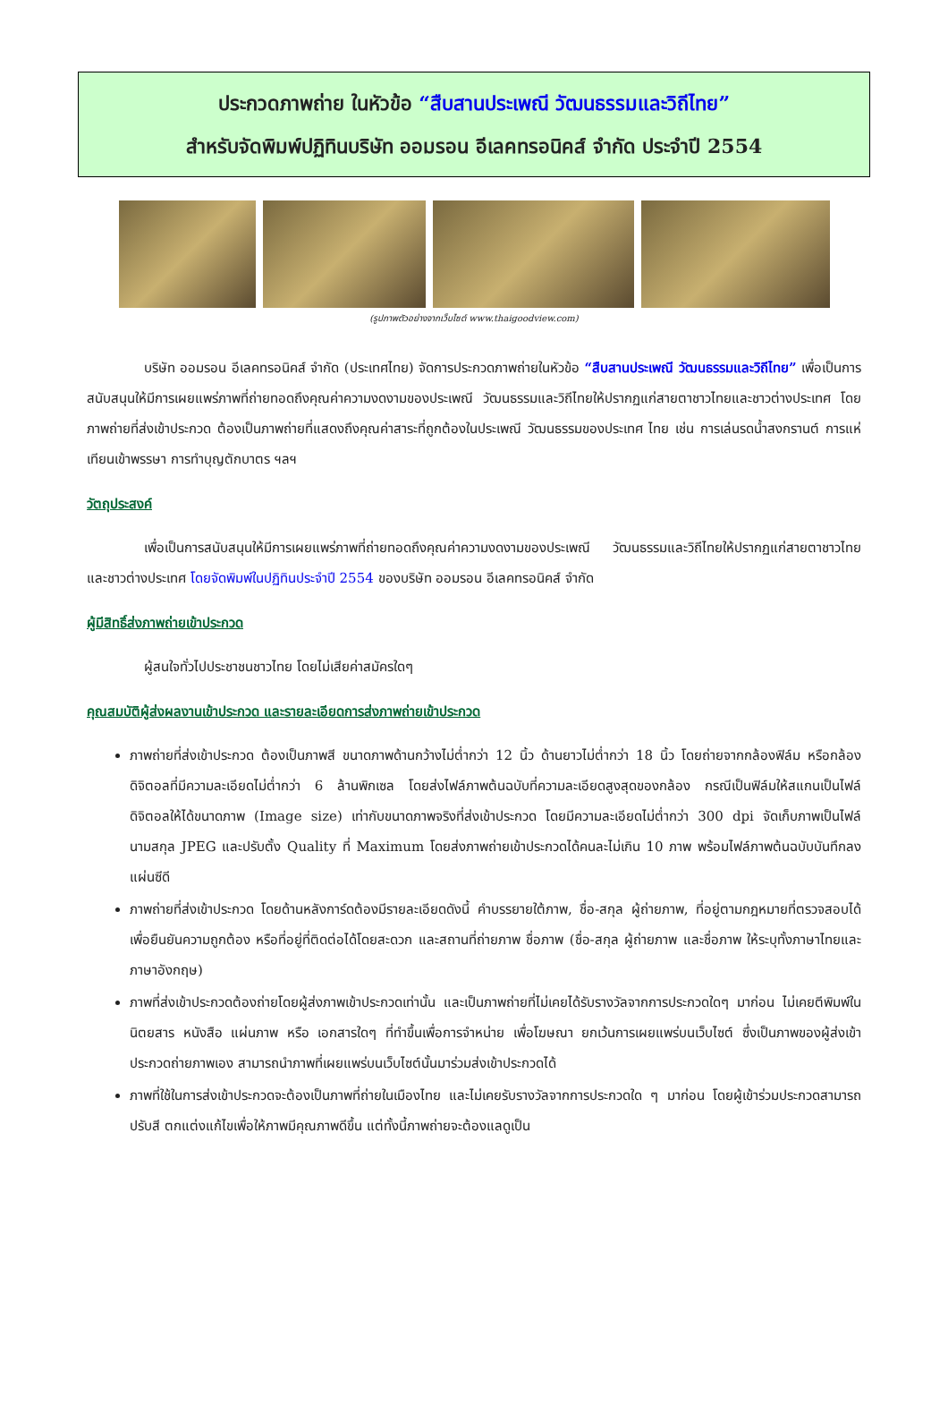ประกวดภาพถ่าย ในหัวข้อ “สืบสานประเพณี วัฒนธรรมและวิถีไทย”
สำหรับจัดพิมพ์ปฏิทินบริษัท ออมรอน อีเลคทรอนิคส์ จำกัด ประจำปี 2554
(รูปภาพตัวอย่างจากเว็บไซต์ www.thaigoodview.com)
บริษัท ออมรอน อีเลคทรอนิคส์ จำกัด (ประเทศไทย) จัดการประกวดภาพถ่ายในหัวข้อ “สืบสานประเพณี วัฒนธรรมและวิถีไทย” เพื่อเป็นการสนับสนุนให้มีการเผยแพร่ภาพที่ถ่ายทอดถึงคุณค่าความงดงามของประเพณี วัฒนธรรมและวิถีไทยให้ปรากฏแก่สายตาชาวไทยและชาวต่างประเทศ โดยภาพถ่ายที่ส่งเข้าประกวด ต้องเป็นภาพถ่ายที่แสดงถึงคุณค่าสาระที่ถูกต้องในประเพณี วัฒนธรรมของประเทศ ไทย เช่น การเล่นรดน้ำสงกรานต์ การแห่เทียนเข้าพรรษา การทำบุญตักบาตร ฯลฯ
วัตถุประสงค์
เพื่อเป็นการสนับสนุนให้มีการเผยแพร่ภาพที่ถ่ายทอดถึงคุณค่าความงดงามของประเพณี วัฒนธรรมและวิถีไทยให้ปรากฏแก่สายตาชาวไทยและชาวต่างประเทศ โดยจัดพิมพ์ในปฏิทินประจำปี 2554 ของบริษัท ออมรอน อีเลคทรอนิคส์ จำกัด
ผู้มีสิทธิ์ส่งภาพถ่ายเข้าประกวด
ผู้สนใจทั่วไปประชาชนชาวไทย โดยไม่เสียค่าสมัครใดๆ
คุณสมบัติผู้ส่งผลงานเข้าประกวด และรายละเอียดการส่งภาพถ่ายเข้าประกวด
ภาพถ่ายที่ส่งเข้าประกวด ต้องเป็นภาพสี ขนาดภาพด้านกว้างไม่ต่ำกว่า 12 นิ้ว ด้านยาวไม่ต่ำกว่า 18 นิ้ว โดยถ่ายจากกล้องฟิล์ม หรือกล้องดิจิตอลที่มีความละเอียดไม่ต่ำกว่า 6 ล้านพิกเซล โดยส่งไฟล์ภาพต้นฉบับที่ความละเอียดสูงสุดของกล้อง กรณีเป็นฟิล์มให้สแกนเป็นไฟล์ดิจิตอลให้ได้ขนาดภาพ (Image size) เท่ากับขนาดภาพจริงที่ส่งเข้าประกวด โดยมีความละเอียดไม่ต่ำกว่า 300 dpi จัดเก็บภาพเป็นไฟล์นามสกุล JPEG และปรับตั้ง Quality ที่ Maximum โดยส่งภาพถ่ายเข้าประกวดได้คนละไม่เกิน 10 ภาพ พร้อมไฟล์ภาพต้นฉบับบันทึกลงแผ่นซีดี
ภาพถ่ายที่ส่งเข้าประกวด โดยด้านหลังการ์ดต้องมีรายละเอียดดังนี้ คำบรรยายใต้ภาพ, ชื่อ-สกุล ผู้ถ่ายภาพ, ที่อยู่ตามกฎหมายที่ตรวจสอบได้ เพื่อยืนยันความถูกต้อง หรือที่อยู่ที่ติดต่อได้โดยสะดวก และสถานที่ถ่ายภาพ ชื่อภาพ (ชื่อ-สกุล ผู้ถ่ายภาพ และชื่อภาพ ให้ระบุทั้งภาษาไทยและภาษาอังกฤษ)
ภาพที่ส่งเข้าประกวดต้องถ่ายโดยผู้ส่งภาพเข้าประกวดเท่านั้น และเป็นภาพถ่ายที่ไม่เคยได้รับรางวัลจากการประกวดใดๆ มาก่อน ไม่เคยตีพิมพ์ในนิตยสาร หนังสือ แผ่นภาพ หรือ เอกสารใดๆ ที่ทำขึ้นเพื่อการจำหน่าย เพื่อโฆษณา ยกเว้นการเผยแพร่บนเว็บไซต์ ซึ่งเป็นภาพของผู้ส่งเข้าประกวดถ่ายภาพเอง สามารถนำภาพที่เผยแพร่บนเว็บไซต์นั้นมาร่วมส่งเข้าประกวดได้
ภาพที่ใช้ในการส่งเข้าประกวดจะต้องเป็นภาพที่ถ่ายในเมืองไทย และไม่เคยรับรางวัลจากการประกวดใด ๆ มาก่อน โดยผู้เข้าร่วมประกวดสามารถปรับสี ตกแต่งแก้ไขเพื่อให้ภาพมีคุณภาพดีขึ้น แต่ทั้งนี้ภาพถ่ายจะต้องแลดูเป็น